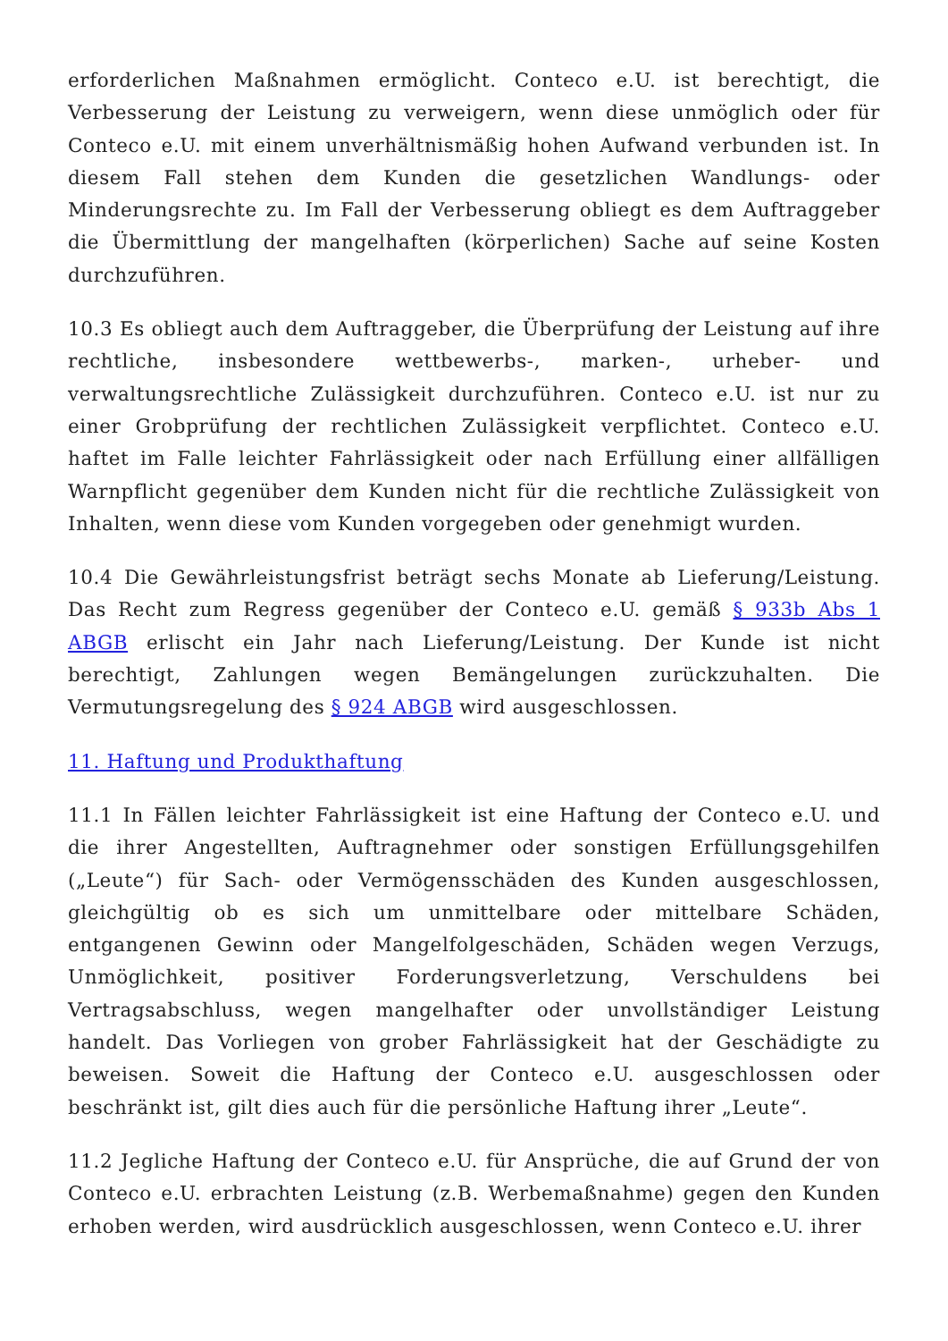erforderlichen Maßnahmen ermöglicht. Conteco e.U. ist berechtigt, die Verbesserung der Leistung zu verweigern, wenn diese unmöglich oder für Conteco e.U. mit einem unverhältnismäßig hohen Aufwand verbunden ist. In diesem Fall stehen dem Kunden die gesetzlichen Wandlungs- oder Minderungsrechte zu. Im Fall der Verbesserung obliegt es dem Auftraggeber die Übermittlung der mangelhaften (körperlichen) Sache auf seine Kosten durchzuführen.
10.3 Es obliegt auch dem Auftraggeber, die Überprüfung der Leistung auf ihre rechtliche, insbesondere wettbewerbs-, marken-, urheber- und verwaltungsrechtliche Zulässigkeit durchzuführen. Conteco e.U. ist nur zu einer Grobprüfung der rechtlichen Zulässigkeit verpflichtet. Conteco e.U. haftet im Falle leichter Fahrlässigkeit oder nach Erfüllung einer allfälligen Warnpflicht gegenüber dem Kunden nicht für die rechtliche Zulässigkeit von Inhalten, wenn diese vom Kunden vorgegeben oder genehmigt wurden.
10.4 Die Gewährleistungsfrist beträgt sechs Monate ab Lieferung/Leistung. Das Recht zum Regress gegenüber der Conteco e.U. gemäß § 933b Abs 1 ABGB erlischt ein Jahr nach Lieferung/Leistung. Der Kunde ist nicht berechtigt, Zahlungen wegen Bemängelungen zurückzuhalten. Die Vermutungsregelung des § 924 ABGB wird ausgeschlossen.
11. Haftung und Produkthaftung
11.1 In Fällen leichter Fahrlässigkeit ist eine Haftung der Conteco e.U. und die ihrer Angestellten, Auftragnehmer oder sonstigen Erfüllungsgehilfen („Leute“) für Sach- oder Vermögensschäden des Kunden ausgeschlossen, gleichgültig ob es sich um unmittelbare oder mittelbare Schäden, entgangenen Gewinn oder Mangelfolgeschäden, Schäden wegen Verzugs, Unmöglichkeit, positiver Forderungsverletzung, Verschuldens bei Vertragsabschluss, wegen mangelhafter oder unvollständiger Leistung handelt. Das Vorliegen von grober Fahrlässigkeit hat der Geschädigte zu beweisen. Soweit die Haftung der Conteco e.U. ausgeschlossen oder beschränkt ist, gilt dies auch für die persönliche Haftung ihrer „Leute“.
11.2 Jegliche Haftung der Conteco e.U. für Ansprüche, die auf Grund der von Conteco e.U. erbrachten Leistung (z.B. Werbemaßnahme) gegen den Kunden erhoben werden, wird ausdrücklich ausgeschlossen, wenn Conteco e.U. ihrer